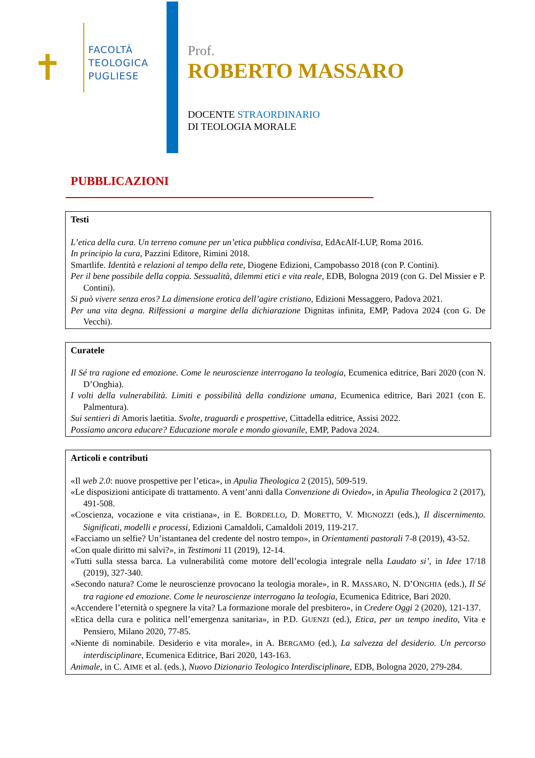FACOLTÀ
TEOLOGICA
PUGLIESE
✝
Prof.
ROBERTO MASSARO
DOCENTE STRAORDINARIO
DI TEOLOGIA MORALE
PUBBLICAZIONI
Testi
L’etica della cura. Un terreno comune per un’etica pubblica condivisa, EdAcAlf-LUP, Roma 2016.
In principio la cura, Pazzini Editore, Rimini 2018.
Smartlife. Identità e relazioni al tempo della rete, Diogene Edizioni, Campobasso 2018 (con P. Contini).
Per il bene possibile della coppia. Sessualità, dilemmi etici e vita reale, EDB, Bologna 2019 (con G. Del Missier e P. Contini).
Si può vivere senza eros? La dimensione erotica dell’agire cristiano, Edizioni Messaggero, Padova 2021.
Per una vita degna. Rilfessioni a margine della dichiarazione Dignitas infinita, EMP, Padova 2024 (con G. De Vecchi).
Curatele
Il Sé tra ragione ed emozione. Come le neuroscienze interrogano la teologia, Ecumenica editrice, Bari 2020 (con N. D’Onghia).
I volti della vulnerabilità. Limiti e possibilità della condizione umana, Ecumenica editrice, Bari 2021 (con E. Palmentura).
Sui sentieri di Amoris laetitia. Svolte, traguardi e prospettive, Cittadella editrice, Assisi 2022.
Possiamo ancora educare? Educazione morale e mondo giovanile, EMP, Padova 2024.
Articoli e contributi
«Il web 2.0: nuove prospettive per l’etica», in Apulia Theologica 2 (2015), 509-519.
«Le disposizioni anticipate di trattamento. A vent’anni dalla Convenzione di Oviedo», in Apulia Theologica 2 (2017), 491-508.
«Coscienza, vocazione e vita cristiana», in E. BORDELLO, D. MORETTO, V. MIGNOZZI (eds.), Il discernimento. Significati, modelli e processi, Edizioni Camaldoli, Camaldoli 2019, 119-217.
«Facciamo un selfie? Un’istantanea del credente del nostro tempo», in Orientamenti pastorali 7-8 (2019), 43-52.
«Con quale diritto mi salvi?», in Testimoni 11 (2019), 12-14.
«Tutti sulla stessa barca. La vulnerabilità come motore dell’ecologia integrale nella Laudato si’, in Idee 17/18 (2019), 327-340.
«Secondo natura? Come le neuroscienze provocano la teologia morale», in R. MASSARO, N. D’ONGHIA (eds.), Il Sé tra ragione ed emozione. Come le neuroscienze interrogano la teologia, Ecumenica Editrice, Bari 2020.
«Accendere l’eternità o spegnere la vita? La formazione morale del presbitero», in Credere Oggi 2 (2020), 121-137.
«Etica della cura e politica nell’emergenza sanitaria», in P.D. GUENZI (ed.), Etica, per un tempo inedito, Vita e Pensiero, Milano 2020, 77-85.
«Niente di nominabile. Desiderio e vita morale», in A. BERGAMO (ed.), La salvezza del desiderio. Un percorso interdisciplinare, Ecumenica Editrice, Bari 2020, 143-163.
Animale, in C. AIME et al. (eds.), Nuovo Dizionario Teologico Interdisciplinare, EDB, Bologna 2020, 279-284.